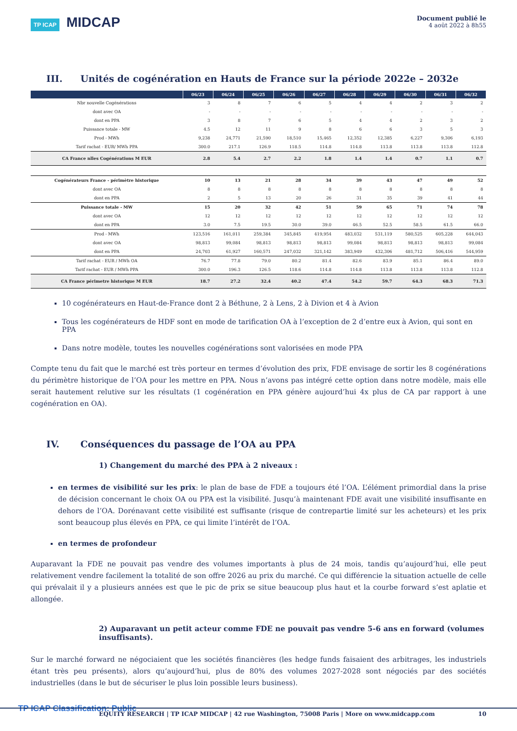TP ICAP MIDCAP
Document publié le
4 août 2022 à 8h55
III. Unités de cogénération en Hauts de France sur la période 2022e – 2032e
| | 06/23 | 06/24 | 06/25 | 06/26 | 06/27 | 06/28 | 06/29 | 06/30 | 06/31 | 06/32 |
| --- | --- | --- | --- | --- | --- | --- | --- | --- | --- | --- |
| Nbr nouvelle Cogénérations | 3 | 8 | 7 | 6 | 5 | 4 | 4 | 2 | 3 | 2 |
| dont avec OA | - | - | - | - | - | - | - | - | - | - |
| dont en PPA | 3 | 8 | 7 | 6 | 5 | 4 | 4 | 2 | 3 | 2 |
| Puissance totale - MW | 4.5 | 12 | 11 | 9 | 8 | 6 | 6 | 3 | 5 | 3 |
| Prod - MWh | 9,238 | 24,771 | 21,590 | 18,510 | 15,465 | 12,352 | 12,385 | 6,227 | 9,306 | 6,193 |
| Tarif rachat - EUR/ MWh PPA | 300.0 | 217.1 | 126.9 | 118.5 | 114.8 | 114.8 | 113.8 | 113.8 | 113.8 | 112.8 |
| CA France nlles Cogénérations M EUR | 2.8 | 5.4 | 2.7 | 2.2 | 1.8 | 1.4 | 1.4 | 0.7 | 1.1 | 0.7 |
| Cogénérateurs France - périmètre historique | 10 | 13 | 21 | 28 | 34 | 39 | 43 | 47 | 49 | 52 |
| dont avec OA | 8 | 8 | 8 | 8 | 8 | 8 | 8 | 8 | 8 | 8 |
| dont en PPA | 2 | 5 | 13 | 20 | 26 | 31 | 35 | 39 | 41 | 44 |
| Puissance totale - MW | 15 | 20 | 32 | 42 | 51 | 59 | 65 | 71 | 74 | 78 |
| dont avec OA | 12 | 12 | 12 | 12 | 12 | 12 | 12 | 12 | 12 | 12 |
| dont en PPA | 3.0 | 7.5 | 19.5 | 30.0 | 39.0 | 46.5 | 52.5 | 58.5 | 61.5 | 66.0 |
| Prod - MWh | 123,516 | 161,011 | 259,384 | 345,845 | 419,954 | 483,032 | 531,119 | 580,525 | 605,228 | 644,043 |
| dont avec OA | 98,813 | 99,084 | 98,813 | 98,813 | 98,813 | 99,084 | 98,813 | 98,813 | 98,813 | 99,084 |
| dont en PPA | 24,703 | 61,927 | 160,571 | 247,032 | 321,142 | 383,949 | 432,306 | 481,712 | 506,416 | 544,959 |
| Tarif rachat - EUR / MWh OA | 76.7 | 77.8 | 79.0 | 80.2 | 81.4 | 82.6 | 83.9 | 85.1 | 86.4 | 89.0 |
| Tarif rachat - EUR / MWh PPA | 300.0 | 196.3 | 126.5 | 118.6 | 114.8 | 114.8 | 113.8 | 113.8 | 113.8 | 112.8 |
| CA France périmetre historique M EUR | 18.7 | 27.2 | 32.4 | 40.2 | 47.4 | 54.2 | 59.7 | 64.3 | 68.3 | 71.3 |
10 cogénérateurs en Haut-de-France dont 2 à Béthune, 2 à Lens, 2 à Divion et 4 à Avion
Tous les cogénérateurs de HDF sont en mode de tarification OA à l’exception de 2 d’entre eux à Avion, qui sont en PPA
Dans notre modèle, toutes les nouvelles cogénérations sont valorisées en mode PPA
Compte tenu du fait que le marché est très porteur en termes d’évolution des prix, FDE envisage de sortir les 8 cogénérations du périmètre historique de l’OA pour les mettre en PPA. Nous n’avons pas intégré cette option dans notre modèle, mais elle serait hautement relutive sur les résultats (1 cogénération en PPA génère aujourd’hui 4x plus de CA par rapport à une cogénération en OA).
IV. Conséquences du passage de l’OA au PPA
1) Changement du marché des PPA à 2 niveaux :
en termes de visibilité sur les prix: le plan de base de FDE a toujours été l’OA. L’élément primordial dans la prise de décision concernant le choix OA ou PPA est la visibilité. Jusqu’à maintenant FDE avait une visibilité insuffisante en dehors de l’OA. Dorénavant cette visibilité est suffisante (risque de contrepartie limité sur les acheteurs) et les prix sont beaucoup plus élevés en PPA, ce qui limite l’intérêt de l’OA.
en termes de profondeur
Auparavant la FDE ne pouvait pas vendre des volumes importants à plus de 24 mois, tandis qu’aujourd’hui, elle peut relativement vendre facilement la totalité de son offre 2026 au prix du marché. Ce qui différencie la situation actuelle de celle qui prévalait il y a plusieurs années est que le pic de prix se situe beaucoup plus haut et la courbe forward s’est aplatie et allongée.
2) Auparavant un petit acteur comme FDE ne pouvait pas vendre 5-6 ans en forward (volumes insuffisants).
Sur le marché forward ne négociaient que les sociétés financières (les hedge funds faisaient des arbitrages, les industriels étant très peu présents), alors qu’aujourd’hui, plus de 80% des volumes 2027-2028 sont négociés par des sociétés industrielles (dans le but de sécuriser le plus loin possible leurs business).
TP ICAP Classification: Public
EQUITY RESEARCH | TP ICAP MIDCAP | 42 rue Washington, 75008 Paris | More on www.midcapp.com 10